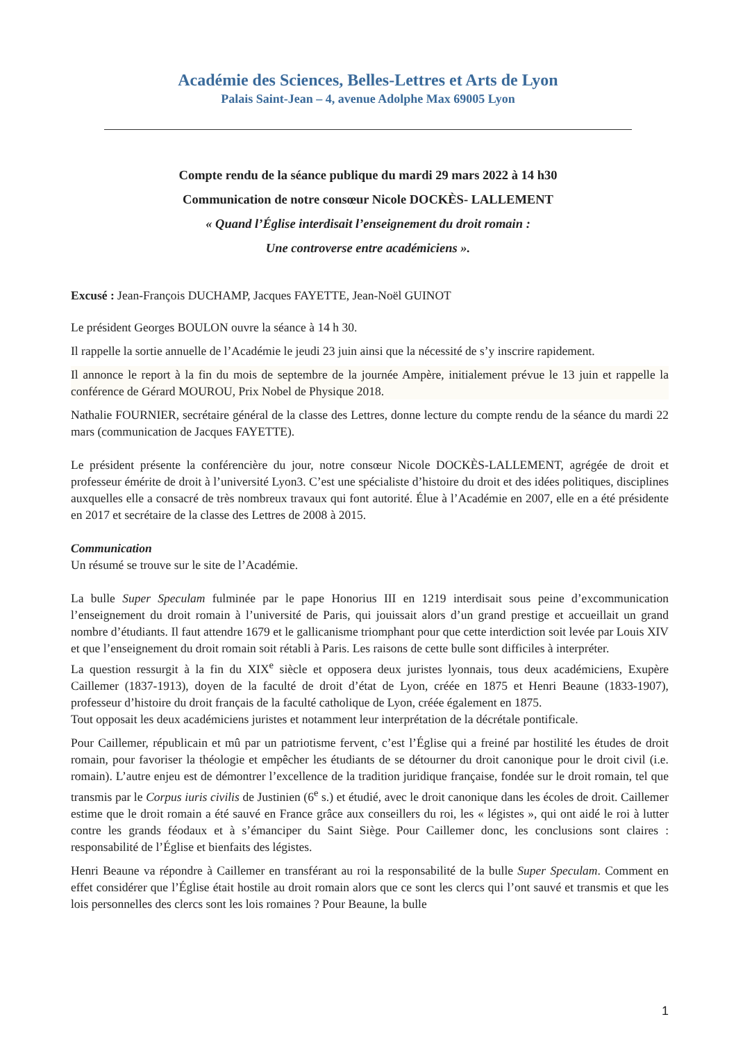Académie des Sciences, Belles-Lettres et Arts de Lyon
Palais Saint-Jean – 4, avenue Adolphe Max 69005 Lyon
Compte rendu de la séance publique du mardi 29 mars 2022 à 14 h30
Communication de notre consœur Nicole DOCKÈS- LALLEMENT
« Quand l’Église interdisait l’enseignement du droit romain :
Une controverse entre académiciens ».
Excusé : Jean-François DUCHAMP, Jacques FAYETTE, Jean-Noël GUINOT
Le président Georges BOULON ouvre la séance à 14 h 30.
Il rappelle la sortie annuelle de l’Académie le jeudi 23 juin ainsi que la nécessité de s’y inscrire rapidement.
Il annonce le report à la fin du mois de septembre de la journée Ampère, initialement prévue le 13 juin et rappelle la conférence de Gérard MOUROU, Prix Nobel de Physique 2018.
Nathalie FOURNIER, secrétaire général de la classe des Lettres, donne lecture du compte rendu de la séance du mardi 22 mars (communication de Jacques FAYETTE).
Le président présente la conférencière du jour, notre consœur Nicole DOCKÈS-LALLEMENT, agrégée de droit et professeur émérite de droit à l’université Lyon3. C’est une spécialiste d’histoire du droit et des idées politiques, disciplines auxquelles elle a consacré de très nombreux travaux qui font autorité. Élue à l’Académie en 2007, elle en a été présidente en 2017 et secrétaire de la classe des Lettres de 2008 à 2015.
Communication
Un résumé se trouve sur le site de l’Académie.
La bulle Super Speculam fulminée par le pape Honorius III en 1219 interdisait sous peine d’excommunication l’enseignement du droit romain à l’université de Paris, qui jouissait alors d’un grand prestige et accueillait un grand nombre d’étudiants. Il faut attendre 1679 et le gallicanisme triomphant pour que cette interdiction soit levée par Louis XIV et que l’enseignement du droit romain soit rétabli à Paris. Les raisons de cette bulle sont difficiles à interpréter.
La question ressurgit à la fin du XIX<sup>e</sup> siècle et opposera deux juristes lyonnais, tous deux académiciens, Exupère Caillemer (1837-1913), doyen de la faculté de droit d’état de Lyon, créée en 1875 et Henri Beaune (1833-1907), professeur d’histoire du droit français de la faculté catholique de Lyon, créée également en 1875.
Tout opposait les deux académiciens juristes et notamment leur interprétation de la décrétale pontificale.
Pour Caillemer, républicain et mû par un patriotisme fervent, c’est l’Église qui a freiné par hostilité les études de droit romain, pour favoriser la théologie et empêcher les étudiants de se détourner du droit canonique pour le droit civil (i.e. romain). L’autre enjeu est de démontrer l’excellence de la tradition juridique française, fondée sur le droit romain, tel que transmis par le Corpus iuris civilis de Justinien (6<sup>e</sup> s.) et étudié, avec le droit canonique dans les écoles de droit. Caillemer estime que le droit romain a été sauvé en France grâce aux conseillers du roi, les « légistes », qui ont aidé le roi à lutter contre les grands féodaux et à s’émanciper du Saint Siège. Pour Caillemer donc, les conclusions sont claires : responsabilité de l’Église et bienfaits des légistes.
Henri Beaune va répondre à Caillemer en transférant au roi la responsabilité de la bulle Super Speculam. Comment en effet considérer que l’Église était hostile au droit romain alors que ce sont les clercs qui l’ont sauvé et transmis et que les lois personnelles des clercs sont les lois romaines ? Pour Beaune, la bulle
1